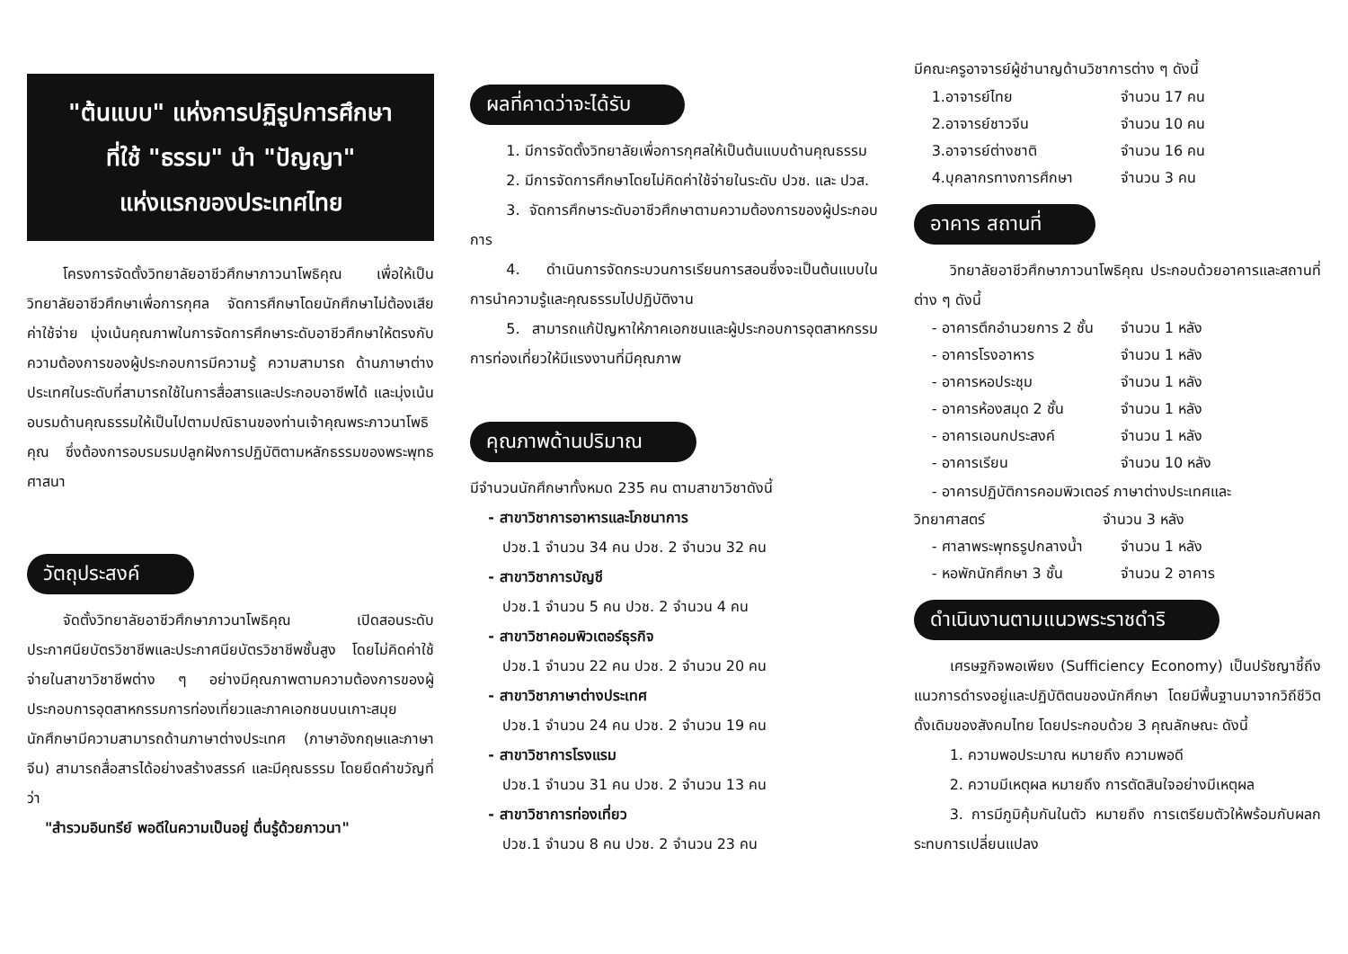"ต้นแบบ" แห่งการปฏิรูปการศึกษา
ที่ใช้ "ธรรม" นำ "ปัญญา"
แห่งแรกของประเทศไทย
โครงการจัดตั้งวิทยาลัยอาชีวศึกษาภาวนาโพธิคุณ เพื่อให้เป็นวิทยาลัยอาชีวศึกษาเพื่อการกุศล จัดการศึกษาโดยนักศึกษาไม่ต้องเสียค่าใช้จ่าย มุ่งเน้นคุณภาพในการจัดการศึกษาระดับอาชีวศึกษาให้ตรงกับความต้องการของผู้ประกอบการมีความรู้ ความสามารถ ด้านภาษาต่างประเทศในระดับที่สามารถใช้ในการสื่อสารและประกอบอาชีพได้ และมุ่งเน้นอบรมด้านคุณธรรมให้เป็นไปตามปณิธานของท่านเจ้าคุณพระภาวนาโพธิคุณ ซึ่งต้องการอบรมรมปลูกฝังการปฏิบัติตามหลักธรรมของพระพุทธศาสนา
วัตถุประสงค์
จัดตั้งวิทยาลัยอาชีวศึกษาภาวนาโพธิคุณ เปิดสอนระดับประกาศนียบัตรวิชาชีพและประกาศนียบัตรวิชาชีพชั้นสูง โดยไม่คิดค่าใช้จ่ายในสาขาวิชาชีพต่าง ๆ อย่างมีคุณภาพตามความต้องการของผู้ประกอบการอุตสาหกรรมการท่องเที่ยวและภาคเอกชนบนเกาะสมุย นักศึกษามีความสามารถด้านภาษาต่างประเทศ (ภาษาอังกฤษและภาษาจีน) สามารถสื่อสารได้อย่างสร้างสรรค์ และมีคุณธรรม โดยยึดคำขวัญที่ว่า
"สำรวมอินทรีย์ พอดีในความเป็นอยู่ ตื่นรู้ด้วยภาวนา"
ผลที่คาดว่าจะได้รับ
1. มีการจัดตั้งวิทยาลัยเพื่อการกุศลให้เป็นต้นแบบด้านคุณธรรม
2. มีการจัดการศึกษาโดยไม่คิดค่าใช้จ่ายในระดับ ปวช. และ ปวส.
3. จัดการศึกษาระดับอาชีวศึกษาตามความต้องการของผู้ประกอบการ
4. ดำเนินการจัดกระบวนการเรียนการสอนซึ่งจะเป็นต้นแบบในการนำความรู้และคุณธรรมไปปฏิบัติงาน
5. สามารถแก้ปัญหาให้ภาคเอกชนและผู้ประกอบการอุตสาหกรรมการท่องเที่ยวให้มีแรงงานที่มีคุณภาพ
คุณภาพด้านปริมาณ
มีจำนวนนักศึกษาทั้งหมด 235 คน ตามสาขาวิชาดังนี้
- สาขาวิชาการอาหารและโภชนาการ
ปวช.1 จำนวน 34 คน ปวช. 2 จำนวน 32 คน
- สาขาวิชาการบัญชี
ปวช.1 จำนวน 5 คน ปวช. 2 จำนวน 4 คน
- สาขาวิชาคอมพิวเตอร์ธุรกิจ
ปวช.1 จำนวน 22 คน ปวช. 2 จำนวน 20 คน
- สาขาวิชาภาษาต่างประเทศ
ปวช.1 จำนวน 24 คน ปวช. 2 จำนวน 19 คน
- สาขาวิชาการโรงแรม
ปวช.1 จำนวน 31 คน ปวช. 2 จำนวน 13 คน
- สาขาวิชาการท่องเที่ยว
ปวช.1 จำนวน 8 คน ปวช. 2 จำนวน 23 คน
มีคณะครูอาจารย์ผู้ชำนาญด้านวิชาการต่าง ๆ ดังนี้
1.อาจารย์ไทย จำนวน 17 คน
2.อาจารย์ชาวจีน จำนวน 10 คน
3.อาจารย์ต่างชาติ จำนวน 16 คน
4.บุคลากรทางการศึกษา จำนวน 3 คน
อาคาร สถานที่
วิทยาลัยอาชีวศึกษาภาวนาโพธิคุณ ประกอบด้วยอาคารและสถานที่ต่าง ๆ ดังนี้
- อาคารตึกอำนวยการ 2 ชั้น จำนวน 1 หลัง
- อาคารโรงอาหาร จำนวน 1 หลัง
- อาคารหอประชุม จำนวน 1 หลัง
- อาคารห้องสมุด 2 ชั้น จำนวน 1 หลัง
- อาคารเอนกประสงค์ จำนวน 1 หลัง
- อาคารเรียน จำนวน 10 หลัง
- อาคารปฏิบัติการคอมพิวเตอร์ ภาษาต่างประเทศและ
วิทยาศาสตร์ จำนวน 3 หลัง
- ศาลาพระพุทธรูปกลางน้ำ จำนวน 1 หลัง
- หอพักนักศึกษา 3 ชั้น จำนวน 2 อาคาร
ดำเนินงานตามแนวพระราชดำริ
เศรษฐกิจพอเพียง (Sufficiency Economy) เป็นปรัชญาชี้ถึงแนวการดำรงอยู่และปฏิบัติตนของนักศึกษา โดยมีพื้นฐานมาจากวิถีชีวิตดั้งเดิมของสังคมไทย โดยประกอบด้วย 3 คุณลักษณะ ดังนี้
1. ความพอประมาณ หมายถึง ความพอดี
2. ความมีเหตุผล หมายถึง การตัดสินใจอย่างมีเหตุผล
3. การมีภูมิคุ้มกันในตัว หมายถึง การเตรียมตัวให้พร้อมกับผลกระทบการเปลี่ยนแปลง